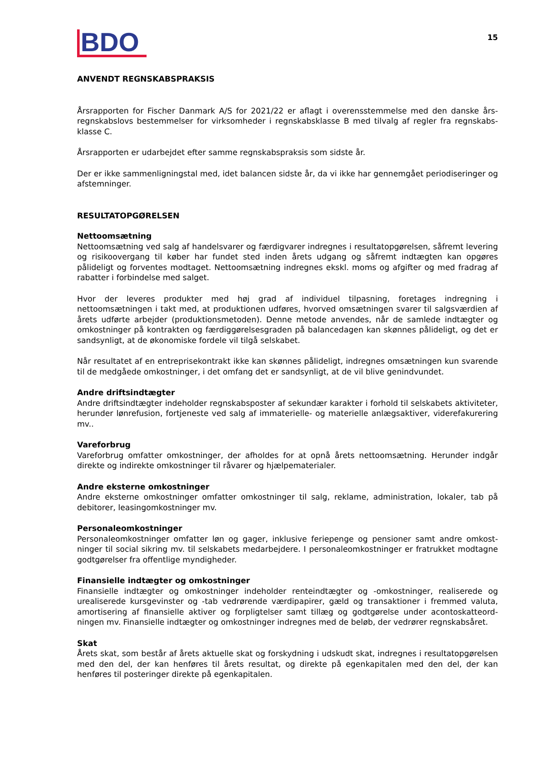BDO
15
ANVENDT REGNSKABSPRAKSIS
Årsrapporten for Fischer Danmark A/S for 2021/22 er aflagt i overensstemmelse med den danske års­regnskabslovs bestemmelser for virksomheder i regnskabsklasse B med tilvalg af regler fra regnskabs­klasse C.
Årsrapporten er udarbejdet efter samme regnskabspraksis som sidste år.
Der er ikke sammenligningstal med, idet balancen sidste år, da vi ikke har gennemgået periodiseringer og afstemninger.
RESULTATOPGØRELSEN
Nettoomsætning
Nettoomsætning ved salg af handelsvarer og færdigvarer indregnes i resultatopgørelsen, såfremt levering og risikoovergang til køber har fundet sted inden årets udgang og såfremt indtægten kan opgøres pålideligt og forventes modtaget. Nettoomsætning indregnes ekskl. moms og afgifter og med fradrag af rabatter i forbindelse med salget.
Hvor der leveres produkter med høj grad af individuel tilpasning, foretages indregning i nettoomsætningen i takt med, at produktionen udføres, hvorved omsætningen svarer til salgsværdien af årets udførte arbejder (produktionsmetoden). Denne metode anvendes, når de samlede indtægter og omkostninger på kontrakten og færdiggørelsesgraden på balancedagen kan skønnes pålideligt, og det er sandsynligt, at de økonomiske fordele vil tilgå selskabet.
Når resultatet af en entreprisekontrakt ikke kan skønnes pålideligt, indregnes omsætningen kun svarende til de medgåede omkostninger, i det omfang det er sandsynligt, at de vil blive genindvundet.
Andre driftsindtægter
Andre driftsindtægter indeholder regnskabsposter af sekundær karakter i forhold til selskabets aktivi­teter, herunder lønrefusion, fortjeneste ved salg af immaterielle- og materielle anlægsaktiver, viderefakurering mv..
Vareforbrug
Vareforbrug omfatter omkostninger, der afholdes for at opnå årets nettoomsætning. Herunder indgår direkte og indirekte omkostninger til råvarer og hjælpematerialer.
Andre eksterne omkostninger
Andre eksterne omkostninger omfatter omkostninger til salg, reklame, administration, lokaler, tab på debitorer, leasingomkostninger mv.
Personaleomkostninger
Personaleomkostninger omfatter løn og gager, inklusive feriepenge og pensioner samt andre omkost­ninger til social sikring mv. til selskabets medarbejdere. I personaleomkostninger er fratrukket mod­tagne godtgørelser fra offentlige myndigheder.
Finansielle indtægter og omkostninger
Finansielle indtægter og omkostninger indeholder renteindtægter og -omkostninger, realiserede og urealiserede kursgevinster og -tab vedrørende værdipapirer, gæld og transaktioner i fremmed valuta, amortisering af finansielle aktiver og forpligtelser samt tillæg og godtgørelse under acontoskatteord­ningen mv. Finansielle indtægter og omkostninger indregnes med de beløb, der vedrører regnskabsåret.
Skat
Årets skat, som består af årets aktuelle skat og forskydning i udskudt skat, indregnes i resultatop­gørelsen med den del, der kan henføres til årets resultat, og direkte på egenkapitalen med den del, der kan henføres til posteringer direkte på egenkapitalen.